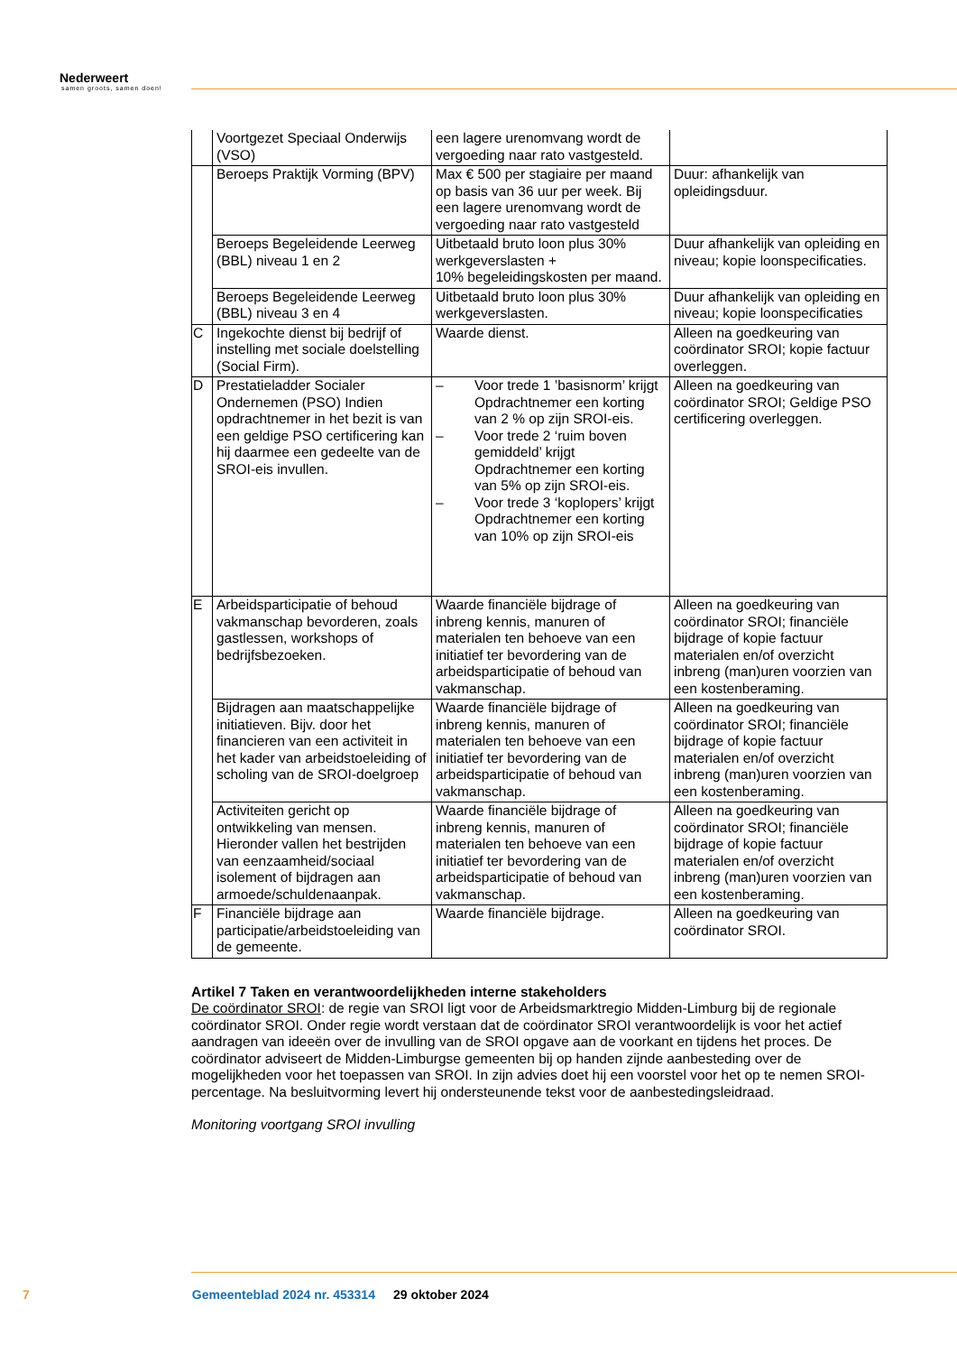Nederweert
samen groots, samen doen!
| | Voortgezet Speciaal Onderwijs (VSO) | een lagere urenomvang wordt de vergoeding naar rato vastgesteld. | |
| | Beroeps Praktijk Vorming (BPV) | Max € 500 per stagiaire per maand op basis van 36 uur per week. Bij een lagere urenomvang wordt de vergoeding naar rato vastgesteld | Duur: afhankelijk van opleidingsduur. |
| | Beroeps Begeleidende Leerweg (BBL) niveau 1 en 2 | Uitbetaald bruto loon plus 30% werkgeverslasten + 10% begeleidingskosten per maand. | Duur afhankelijk van opleiding en niveau; kopie loonspecificaties. |
| | Beroeps Begeleidende Leerweg (BBL) niveau 3 en 4 | Uitbetaald bruto loon plus 30% werkgeverslasten. | Duur afhankelijk van opleiding en niveau; kopie loonspecificaties |
| C | Ingekochte dienst bij bedrijf of instelling met sociale doelstelling (Social Firm). | Waarde dienst. | Alleen na goedkeuring van coördinator SROI; kopie factuur overleggen. |
| D | Prestatieladder Socialer Ondernemen (PSO) Indien opdrachtnemer in het bezit is van een geldige PSO certificering kan hij daarmee een gedeelte van de SROI-eis invullen. | – Voor trede 1 ’basisnorm’ krijgt Opdrachtnemer een korting van 2 % op zijn SROI-eis. – Voor trede 2 ‘ruim boven gemiddeld’ krijgt Opdrachtnemer een korting van 5% op zijn SROI-eis. – Voor trede 3 ‘koplopers’ krijgt Opdrachtnemer een korting van 10% op zijn SROI-eis | Alleen na goedkeuring van coördinator SROI; Geldige PSO certificering overleggen. |
| E | Arbeidsparticipatie of behoud vakmanschap bevorderen, zoals gastlessen, workshops of bedrijfsbezoeken. | Waarde financiële bijdrage of inbreng kennis, manuren of materialen ten behoeve van een initiatief ter bevordering van de arbeidsparticipatie of behoud van vakmanschap. | Alleen na goedkeuring van coördinator SROI; financiële bijdrage of kopie factuur materialen en/of overzicht inbreng (man)uren voorzien van een kostenberaming. |
| | Bijdragen aan maatschappelijke initiatieven. Bijv. door het financieren van een activiteit in het kader van arbeidstoeleiding of scholing van de SROI-doelgroep | Waarde financiële bijdrage of inbreng kennis, manuren of materialen ten behoeve van een initiatief ter bevordering van de arbeidsparticipatie of behoud van vakmanschap. | Alleen na goedkeuring van coördinator SROI; financiële bijdrage of kopie factuur materialen en/of overzicht inbreng (man)uren voorzien van een kostenberaming. |
| | Activiteiten gericht op ontwikkeling van mensen. Hieronder vallen het bestrijden van eenzaamheid/sociaal isolement of bijdragen aan armoede/schuldenaanpak. | Waarde financiële bijdrage of inbreng kennis, manuren of materialen ten behoeve van een initiatief ter bevordering van de arbeidsparticipatie of behoud van vakmanschap. | Alleen na goedkeuring van coördinator SROI; financiële bijdrage of kopie factuur materialen en/of overzicht inbreng (man)uren voorzien van een kostenberaming. |
| F | Financiële bijdrage aan participatie/arbeidstoeleiding van de gemeente. | Waarde financiële bijdrage. | Alleen na goedkeuring van coördinator SROI. |
Artikel 7 Taken en verantwoordelijkheden interne stakeholders
De coördinator SROI: de regie van SROI ligt voor de Arbeidsmarktregio Midden-Limburg bij de regionale coördinator SROI. Onder regie wordt verstaan dat de coördinator SROI verantwoordelijk is voor het actief aandragen van ideeën over de invulling van de SROI opgave aan de voorkant en tijdens het proces. De coördinator adviseert de Midden-Limburgse gemeenten bij op handen zijnde aanbesteding over de mogelijkheden voor het toepassen van SROI. In zijn advies doet hij een voorstel voor het op te nemen SROI-percentage. Na besluitvorming levert hij ondersteunende tekst voor de aanbestedingsleidraad.
Monitoring voortgang SROI invulling
7 Gemeenteblad 2024 nr. 453314 29 oktober 2024